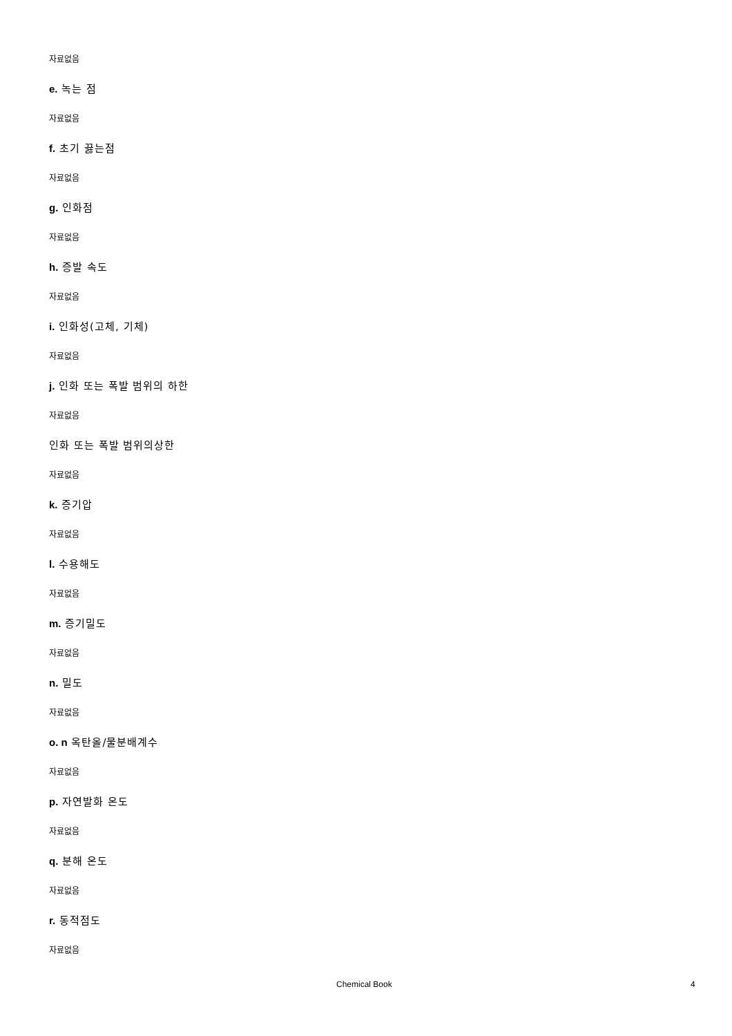자료없음
e. 녹는 점
자료없음
f. 초기 끓는점
자료없음
g. 인화점
자료없음
h. 증발 속도
자료없음
i. 인화성(고체, 기체)
자료없음
j. 인화 또는 폭발 범위의 하한
자료없음
인화 또는 폭발 범위의상한
자료없음
k. 증기압
자료없음
l. 수용해도
자료없음
m. 증기밀도
자료없음
n. 밀도
자료없음
o. n 옥탄올/물분배계수
자료없음
p. 자연발화 온도
자료없음
q. 분해 온도
자료없음
r. 동적점도
자료없음
Chemical Book 4